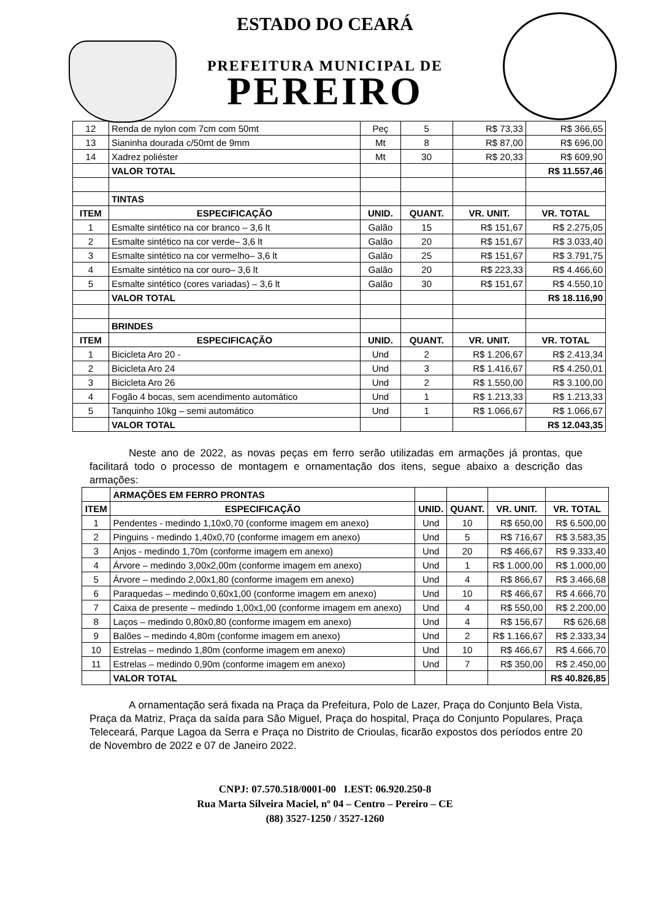ESTADO DO CEARÁ
PREFEITURA MUNICIPAL DE
PEREIRO
| 12 | Renda de nylon com 7cm com 50mt | Peç | 5 | R$ 73,33 | R$ 366,65 |
| 13 | Sianinha dourada c/50mt de 9mm | Mt | 8 | R$ 87,00 | R$ 696,00 |
| 14 | Xadrez poliéster | Mt | 30 | R$ 20,33 | R$ 609,90 |
| | VALOR TOTAL | | | | R$ 11.557,46 |
| | TINTAS | | | | |
| ITEM | ESPECIFICAÇÃO | UNID. | QUANT. | VR. UNIT. | VR. TOTAL |
| 1 | Esmalte sintético na cor branco – 3,6 lt | Galão | 15 | R$ 151,67 | R$ 2.275,05 |
| 2 | Esmalte sintético na cor verde– 3,6 lt | Galão | 20 | R$ 151,67 | R$ 3.033,40 |
| 3 | Esmalte sintético na cor vermelho– 3,6 lt | Galão | 25 | R$ 151,67 | R$ 3.791,75 |
| 4 | Esmalte sintético na cor ouro– 3,6 lt | Galão | 20 | R$ 223,33 | R$ 4.466,60 |
| 5 | Esmalte sintético (cores variadas) – 3,6 lt | Galão | 30 | R$ 151,67 | R$ 4.550,10 |
| | VALOR TOTAL | | | | R$ 18.116,90 |
| | BRINDES | | | | |
| ITEM | ESPECIFICAÇÃO | UNID. | QUANT. | VR. UNIT. | VR. TOTAL |
| 1 | Bicicleta Aro 20 - | Und | 2 | R$ 1.206,67 | R$ 2.413,34 |
| 2 | Bicicleta Aro 24 | Und | 3 | R$ 1.416,67 | R$ 4.250,01 |
| 3 | Bicicleta Aro 26 | Und | 2 | R$ 1.550,00 | R$ 3.100,00 |
| 4 | Fogão 4 bocas, sem acendimento automático | Und | 1 | R$ 1.213,33 | R$ 1.213,33 |
| 5 | Tanquinho 10kg – semi automático | Und | 1 | R$ 1.066,67 | R$ 1.066,67 |
| | VALOR TOTAL | | | | R$ 12.043,35 |
Neste ano de 2022, as novas peças em ferro serão utilizadas em armações já prontas, que facilitará todo o processo de montagem e ornamentação dos itens, segue abaixo a descrição das armações:
| | ARMAÇÕES EM FERRO PRONTAS | | | | |
| ITEM | ESPECIFICAÇÃO | UNID. | QUANT. | VR. UNIT. | VR. TOTAL |
| 1 | Pendentes - medindo 1,10x0,70 (conforme imagem em anexo) | Und | 10 | R$ 650,00 | R$ 6.500,00 |
| 2 | Pinguins - medindo 1,40x0,70 (conforme imagem em anexo) | Und | 5 | R$ 716,67 | R$ 3.583,35 |
| 3 | Anjos - medindo 1,70m (conforme imagem em anexo) | Und | 20 | R$ 466,67 | R$ 9.333,40 |
| 4 | Árvore – medindo 3,00x2,00m (conforme imagem em anexo) | Und | 1 | R$ 1.000,00 | R$ 1.000,00 |
| 5 | Árvore – medindo 2,00x1,80 (conforme imagem em anexo) | Und | 4 | R$ 866,67 | R$ 3.466,68 |
| 6 | Paraquedas – medindo 0,60x1,00 (conforme imagem em anexo) | Und | 10 | R$ 466,67 | R$ 4.666,70 |
| 7 | Caixa de presente – medindo 1,00x1,00 (conforme imagem em anexo) | Und | 4 | R$ 550,00 | R$ 2.200,00 |
| 8 | Laços – medindo 0,80x0,80 (conforme imagem em anexo) | Und | 4 | R$ 156,67 | R$ 626,68 |
| 9 | Balões – medindo 4,80m (conforme imagem em anexo) | Und | 2 | R$ 1.166,67 | R$ 2.333,34 |
| 10 | Estrelas – medindo 1,80m (conforme imagem em anexo) | Und | 10 | R$ 466,67 | R$ 4.666,70 |
| 11 | Estrelas – medindo 0,90m (conforme imagem em anexo) | Und | 7 | R$ 350,00 | R$ 2.450,00 |
| | VALOR TOTAL | | | | R$ 40.826,85 |
A ornamentação será fixada na Praça da Prefeitura, Polo de Lazer, Praça do Conjunto Bela Vista, Praça da Matriz, Praça da saída para São Miguel, Praça do hospital, Praça do Conjunto Populares, Praça Teleceará, Parque Lagoa da Serra e Praça no Distrito de Crioulas, ficarão expostos dos períodos entre 20 de Novembro de 2022 e 07 de Janeiro 2022.
CNPJ: 07.570.518/0001-00 I.EST: 06.920.250-8
Rua Marta Silveira Maciel, nº 04 – Centro – Pereiro – CE
(88) 3527-1250 / 3527-1260